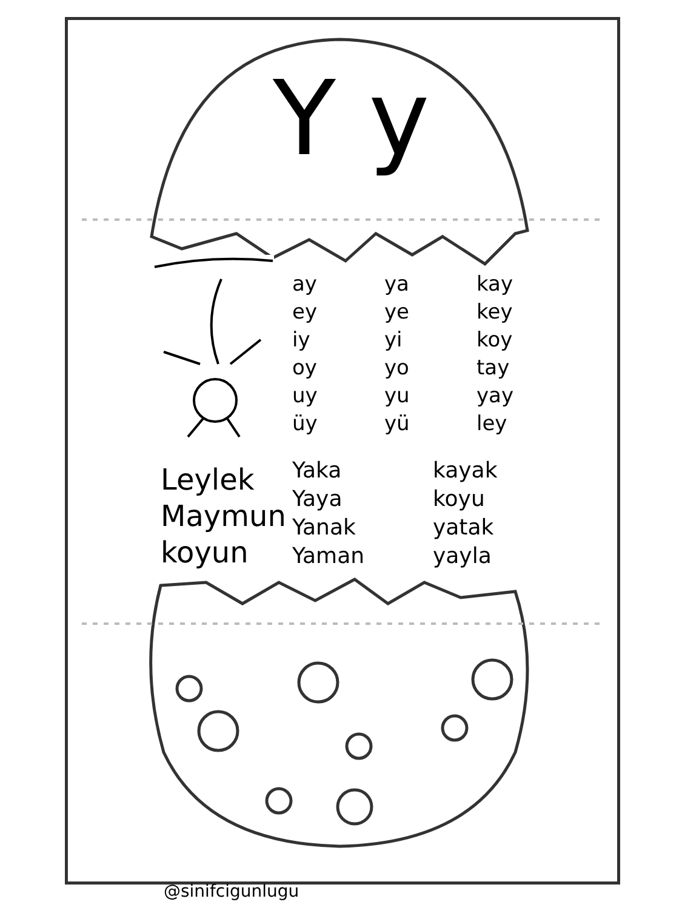Y y
| ay | ya | kay |
| ey | ye | key |
| iy | yi | koy |
| oy | yo | tay |
| uy | yu | yay |
| üy | yü | ley |
Leylek
Maymun
koyun
| Yaka | kayak |
| Yaya | koyu |
| Yanak | yatak |
| Yaman | yayla |
@sinifcigunlugu